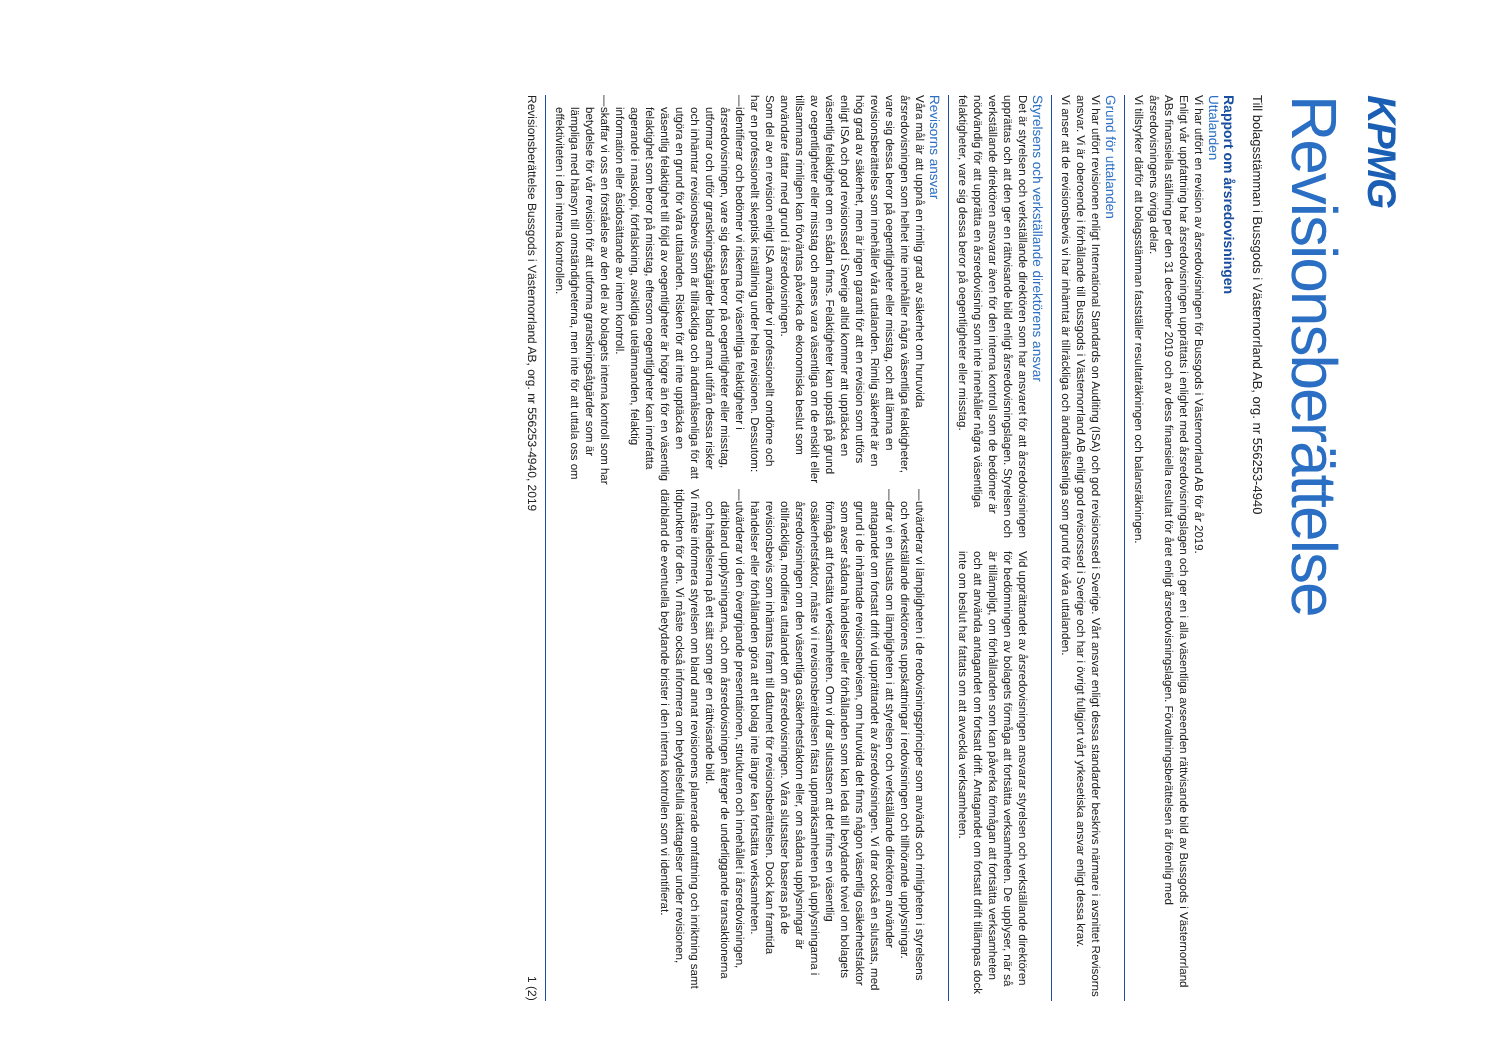KPMG
Revisionsberättelse
Till bolagsstämman i Bussgods i Västernorrland AB, org. nr 556253-4940
Rapport om årsredovisningen
Uttalanden
Vi har utfört en revision av årsredovisningen för Bussgods i Västernorrland AB för år 2019.
Enligt vår uppfattning har årsredovisningen upprättats i enlighet med årsredovisningslagen och ger en i alla väsentliga avseenden rättvisande bild av Bussgods i Västernorrland ABs finansiella ställning per den 31 december 2019 och av dess finansiella resultat för året enligt årsredovisningslagen. Förvaltningsberättelsen är förenlig med årsredovisningens övriga delar.
Vi tillstyrker därför att bolagsstämman fastställer resultaträkningen och balansräkningen.
Grund för uttalanden
Vi har utfört revisionen enligt International Standards on Auditing (ISA) och god revisionssed i Sverige. Vårt ansvar enligt dessa standarder beskrivs närmare i avsnittet Revisorns ansvar. Vi är oberoende i förhållande till Bussgods i Västernorrland AB enligt god revisorssed i Sverige och har i övrigt fullgjort vårt yrkesetiska ansvar enligt dessa krav.
Vi anser att de revisionsbevis vi har inhämtat är tillräckliga och ändamålsenliga som grund för våra uttalanden.
Styrelsens och verkställande direktörens ansvar
Det är styrelsen och verkställande direktören som har ansvaret för att årsredovisningen upprättas och att den ger en rättvisande bild enligt årsredovisningslagen. Styrelsen och verkställande direktören ansvarar även för den interna kontroll som de bedömer är nödvändig för att upprätta en årsredovisning som inte innehåller några väsentliga felaktigheter, vare sig dessa beror på oegentligheter eller misstag.
Vid upprättandet av årsredovisningen ansvarar styrelsen och verkställande direktören för bedömningen av bolagets förmåga att fortsätta verksamheten. De upplyser, när så är tillämpligt, om förhållanden som kan påverka förmågan att fortsätta verksamheten och att använda antagandet om fortsatt drift. Antagandet om fortsatt drift tillämpas dock inte om beslut har fattats om att avveckla verksamheten.
Revisorns ansvar
Våra mål är att uppnå en rimlig grad av säkerhet om huruvida årsredovisningen som helhet inte innehåller några väsentliga felaktigheter, vare sig dessa beror på oegentligheter eller misstag, och att lämna en revisionsberättelse som innehåller våra uttalanden. Rimlig säkerhet är en hög grad av säkerhet, men är ingen garanti för att en revision som utförs enligt ISA och god revisionssed i Sverige alltid kommer att upptäcka en väsentlig felaktighet om en sådan finns. Felaktigheter kan uppstå på grund av oegentligheter eller misstag och anses vara väsentliga om de enskilt eller tillsammans rimligen kan förväntas påverka de ekonomiska beslut som användare fattar med grund i årsredovisningen.
Som del av en revision enligt ISA använder vi professionellt omdöme och har en professionellt skeptisk inställning under hela revisionen. Dessutom:
— identifierar och bedömer vi riskerna för väsentliga felaktigheter i årsredovisningen, vare sig dessa beror på oegentligheter eller misstag, utformar och utför granskningsåtgärder bland annat utifrån dessa risker och inhämtar revisionsbevis som är tillräckliga och ändamålsenliga för att utgöra en grund för våra uttalanden. Risken för att inte upptäcka en väsentlig felaktighet till följd av oegentligheter är högre än för en väsentlig felaktighet som beror på misstag, eftersom oegentligheter kan innefatta agerande i maskopi, förfalskning, avsiktliga utelämnanden, felaktig information eller åsidosättande av intern kontroll.
— skaffar vi oss en förståelse av den del av bolagets interna kontroll som har betydelse för vår revision för att utforma granskningsåtgärder som är lämpliga med hänsyn till omständigheterna, men inte för att uttala oss om effektiviteten i den interna kontrollen.
— utvärderar vi lämpligheten i de redovisningsprinciper som används och rimligheten i styrelsens och verkställande direktörens uppskattningar i redovisningen och tillhörande upplysningar.
— drar vi en slutsats om lämpligheten i att styrelsen och verkställande direktören använder antagandet om fortsatt drift vid upprättandet av årsredovisningen. Vi drar också en slutsats, med grund i de inhämtade revisionsbevisen, om huruvida det finns någon väsentlig osäkerhetsfaktor som avser sådana händelser eller förhållanden som kan leda till betydande tvivel om bolagets förmåga att fortsätta verksamheten. Om vi drar slutsatsen att det finns en väsentlig osäkerhetsfaktor, måste vi i revisionsberättelsen fästa uppmärksamheten på upplysningarna i årsredovisningen om den väsentliga osäkerhetsfaktorn eller, om sådana upplysningar är otillräckliga, modifiera uttalandet om årsredovisningen. Våra slutsatser baseras på de revisionsbevis som inhämtas fram till datumet för revisionsberättelsen. Dock kan framtida händelser eller förhållanden göra att ett bolag inte längre kan fortsätta verksamheten.
— utvärderar vi den övergripande presentationen, strukturen och innehållet i årsredovisningen, däribland upplysningarna, och om årsredovisningen återger de underliggande transaktionerna och händelserna på ett sätt som ger en rättvisande bild.
Vi måste informera styrelsen om bland annat revisionens planerade omfattning och inriktning samt tidpunkten för den. Vi måste också informera om betydelsefulla iakttagelser under revisionen, däribland de eventuella betydande brister i den interna kontrollen som vi identifierat.
Revisionsberättelse Bussgods i Västernorrland AB, org. nr 556253-4940, 2019 1 (2)